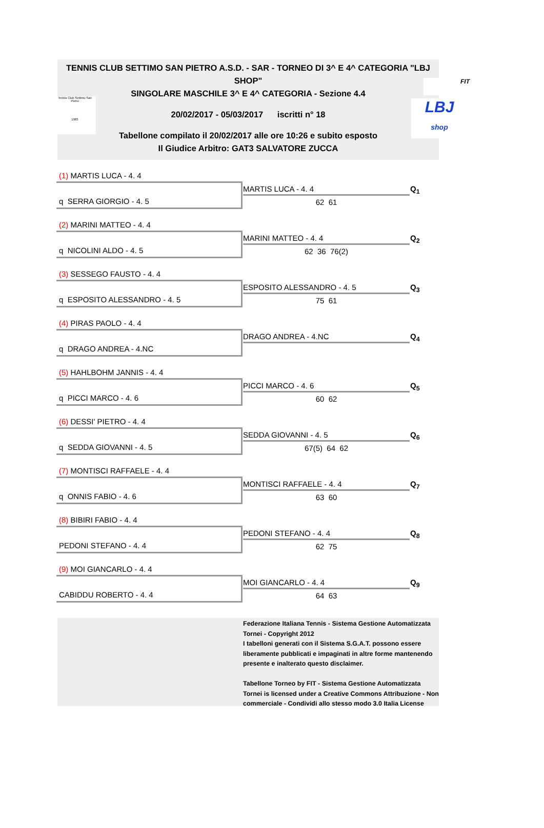TENNIS CLUB SETTIMO SAN PIETRO A.S.D. - SAR - TORNEO DI 3^ E 4^ CATEGORIA "LBJ SHOP"
SINGOLARE MASCHILE 3^ E 4^ CATEGORIA - Sezione 4.4
20/02/2017 - 05/03/2017 iscritti n° 18
Tabellone compilato il 20/02/2017 alle ore 10:26 e subito esposto
Il Giudice Arbitro: GAT3 SALVATORE ZUCCA
Tennis Club Settimo San Pietro
1983
FIT
LBJ
shop
(1) MARTIS LUCA - 4. 4
MARTIS LUCA - 4. 4 Q<sub>1</sub>
q SERRA GIORGIO - 4. 5 62 61
(2) MARINI MATTEO - 4. 4
MARINI MATTEO - 4. 4 Q<sub>2</sub>
q NICOLINI ALDO - 4. 5 62 36 76(2)
(3) SESSEGO FAUSTO - 4. 4
ESPOSITO ALESSANDRO - 4. 5 Q<sub>3</sub>
q ESPOSITO ALESSANDRO - 4. 5 75 61
(4) PIRAS PAOLO - 4. 4
DRAGO ANDREA - 4.NC Q<sub>4</sub>
q DRAGO ANDREA - 4.NC
(5) HAHLBOHM JANNIS - 4. 4
PICCI MARCO - 4. 6 Q<sub>5</sub>
q PICCI MARCO - 4. 6 60 62
(6) DESSI' PIETRO - 4. 4
SEDDA GIOVANNI - 4. 5 Q<sub>6</sub>
q SEDDA GIOVANNI - 4. 5 67(5) 64 62
(7) MONTISCI RAFFAELE - 4. 4
MONTISCI RAFFAELE - 4. 4 Q<sub>7</sub>
q ONNIS FABIO - 4. 6 63 60
(8) BIBIRI FABIO - 4. 4
PEDONI STEFANO - 4. 4 Q<sub>8</sub>
PEDONI STEFANO - 4. 4 62 75
(9) MOI GIANCARLO - 4. 4
MOI GIANCARLO - 4. 4 Q<sub>9</sub>
CABIDDU ROBERTO - 4. 4 64 63
Federazione Italiana Tennis - Sistema Gestione Automatizzata Tornei - Copyright 2012
I tabelloni generati con il Sistema S.G.A.T. possono essere liberamente pubblicati e impaginati in altre forme mantenendo presente e inalterato questo disclaimer.
Tabellone Torneo by FIT - Sistema Gestione Automatizzata Tornei is licensed under a Creative Commons Attribuzione - Non commerciale - Condividi allo stesso modo 3.0 Italia License